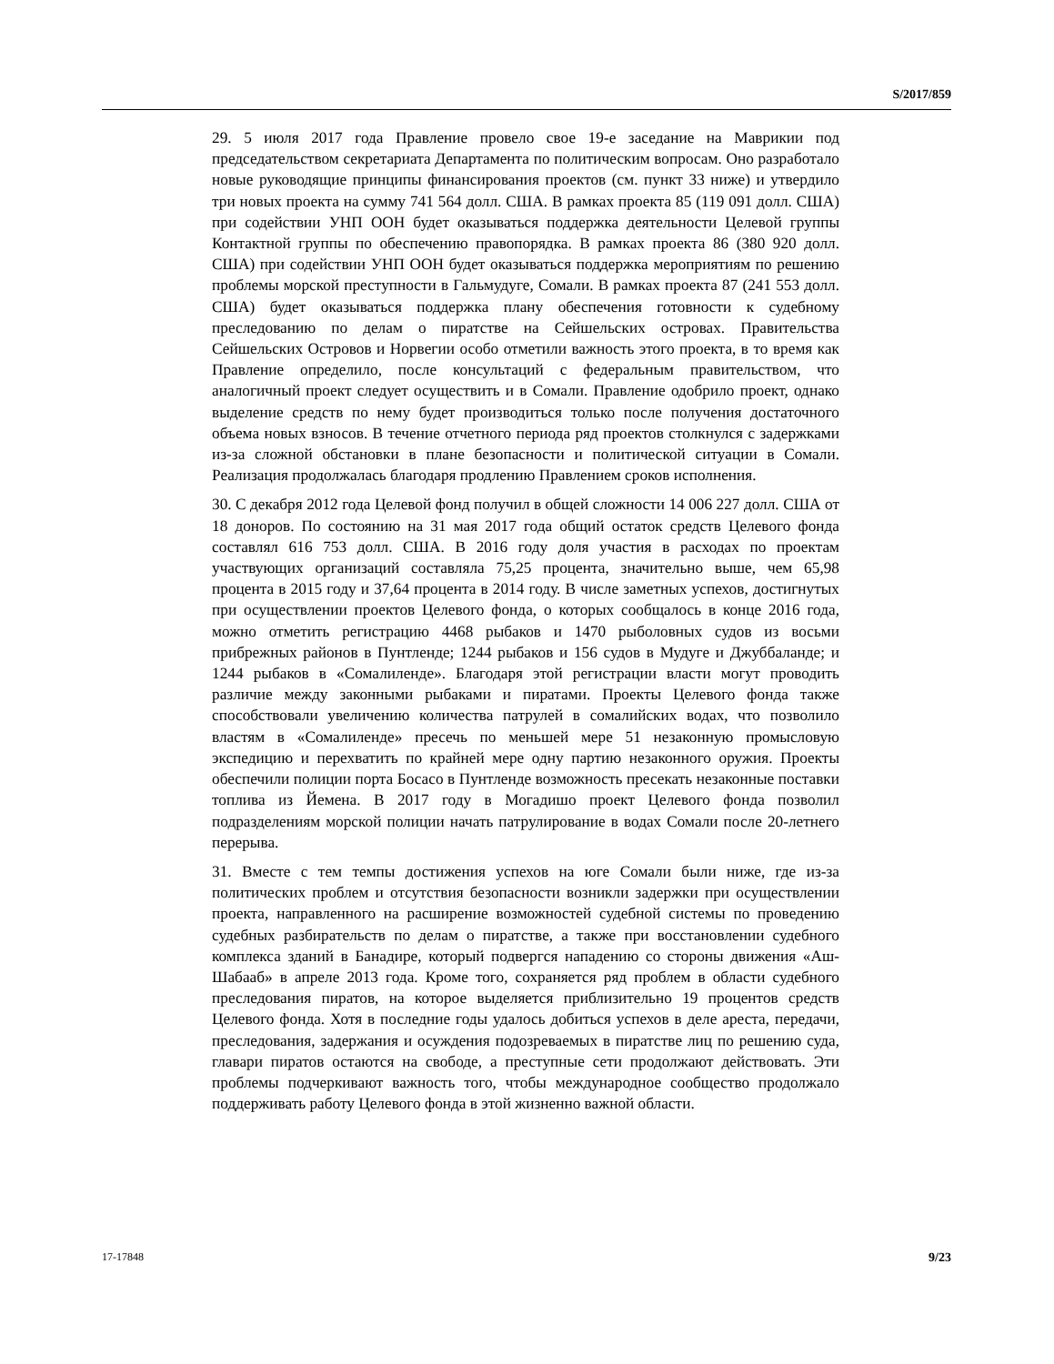S/2017/859
29. 5 июля 2017 года Правление провело свое 19-е заседание на Маврикии под председательством секретариата Департамента по политическим вопросам. Оно разработало новые руководящие принципы финансирования проектов (см. пункт 33 ниже) и утвердило три новых проекта на сумму 741 564 долл. США. В рамках проекта 85 (119 091 долл. США) при содействии УНП ООН будет оказываться поддержка деятельности Целевой группы Контактной группы по обеспечению правопорядка. В рамках проекта 86 (380 920 долл. США) при содействии УНП ООН будет оказываться поддержка мероприятиям по решению проблемы морской преступности в Гальмудуге, Сомали. В рамках проекта 87 (241 553 долл. США) будет оказываться поддержка плану обеспечения готовности к судебному преследованию по делам о пиратстве на Сейшельских островах. Правительства Сейшельских Островов и Норвегии особо отметили важность этого проекта, в то время как Правление определило, после консультаций с федеральным правительством, что аналогичный проект следует осуществить и в Сомали. Правление одобрило проект, однако выделение средств по нему будет производиться только после получения достаточного объема новых взносов. В течение отчетного периода ряд проектов столкнулся с задержками из-за сложной обстановки в плане безопасности и политической ситуации в Сомали. Реализация продолжалась благодаря продлению Правлением сроков исполнения.
30. С декабря 2012 года Целевой фонд получил в общей сложности 14 006 227 долл. США от 18 доноров. По состоянию на 31 мая 2017 года общий остаток средств Целевого фонда составлял 616 753 долл. США. В 2016 году доля участия в расходах по проектам участвующих организаций составляла 75,25 процента, значительно выше, чем 65,98 процента в 2015 году и 37,64 процента в 2014 году. В числе заметных успехов, достигнутых при осуществлении проектов Целевого фонда, о которых сообщалось в конце 2016 года, можно отметить регистрацию 4468 рыбаков и 1470 рыболовных судов из восьми прибрежных районов в Пунтленде; 1244 рыбаков и 156 судов в Мудуге и Джуббаланде; и 1244 рыбаков в «Сомалиленде». Благодаря этой регистрации власти могут проводить различие между законными рыбаками и пиратами. Проекты Целевого фонда также способствовали увеличению количества патрулей в сомалийских водах, что позволило властям в «Сомалиленде» пресечь по меньшей мере 51 незаконную промысловую экспедицию и перехватить по крайней мере одну партию незаконного оружия. Проекты обеспечили полиции порта Босасо в Пунтленде возможность пресекать незаконные поставки топлива из Йемена. В 2017 году в Могадишо проект Целевого фонда позволил подразделениям морской полиции начать патрулирование в водах Сомали после 20-летнего перерыва.
31. Вместе с тем темпы достижения успехов на юге Сомали были ниже, где из-за политических проблем и отсутствия безопасности возникли задержки при осуществлении проекта, направленного на расширение возможностей судебной системы по проведению судебных разбирательств по делам о пиратстве, а также при восстановлении судебного комплекса зданий в Банадире, который подвергся нападению со стороны движения «Аш-Шабааб» в апреле 2013 года. Кроме того, сохраняется ряд проблем в области судебного преследования пиратов, на которое выделяется приблизительно 19 процентов средств Целевого фонда. Хотя в последние годы удалось добиться успехов в деле ареста, передачи, преследования, задержания и осуждения подозреваемых в пиратстве лиц по решению суда, главари пиратов остаются на свободе, а преступные сети продолжают действовать. Эти проблемы подчеркивают важность того, чтобы международное сообщество продолжало поддерживать работу Целевого фонда в этой жизненно важной области.
17-17848 9/23